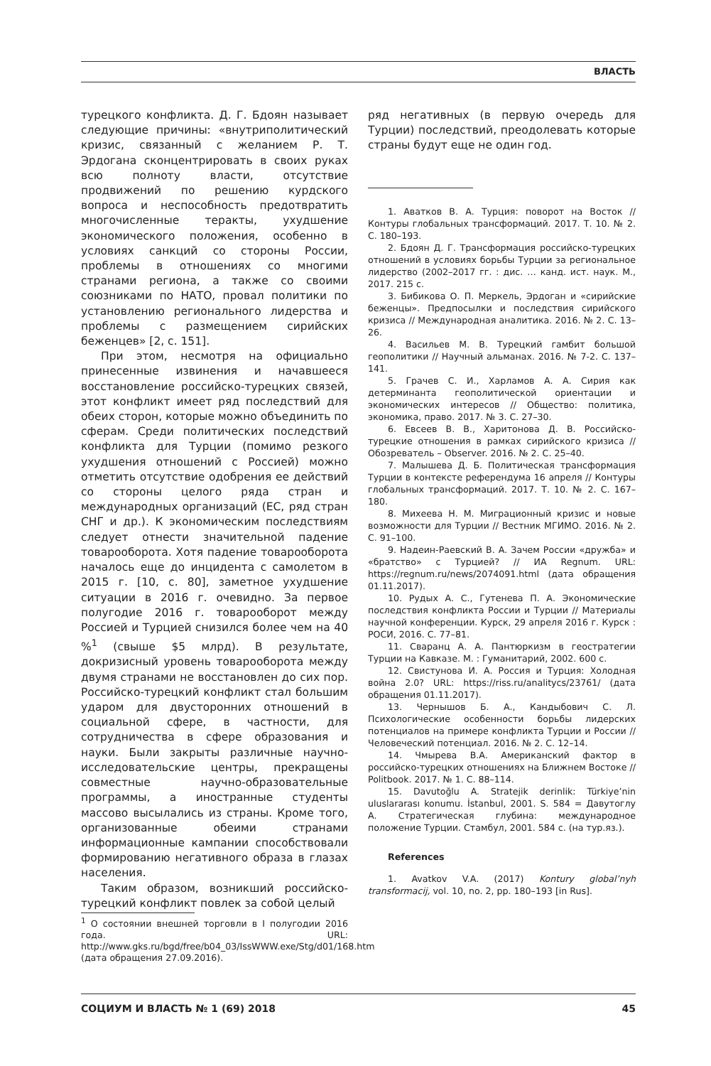ВЛАСТЬ
турецкого конфликта. Д. Г. Бдоян называет следующие причины: «внутриполитический кризис, связанный с желанием Р. Т. Эрдогана сконцентрировать в своих руках всю полноту власти, отсутствие продвижений по решению курдского вопроса и неспособность предотвратить многочисленные теракты, ухудшение экономического положения, особенно в условиях санкций со стороны России, проблемы в отношениях со многими странами региона, а также со своими союзниками по НАТО, провал политики по установлению регионального лидерства и проблемы с размещением сирийских беженцев» [2, с. 151].
При этом, несмотря на официально принесенные извинения и начавшееся восстановление российско-турецких связей, этот конфликт имеет ряд последствий для обеих сторон, которые можно объединить по сферам. Среди политических последствий конфликта для Турции (помимо резкого ухудшения отношений с Россией) можно отметить отсутствие одобрения ее действий со стороны целого ряда стран и международных организаций (ЕС, ряд стран СНГ и др.). К экономическим последствиям следует отнести значительной падение товарооборота. Хотя падение товарооборота началось еще до инцидента с самолетом в 2015 г. [10, с. 80], заметное ухудшение ситуации в 2016 г. очевидно. За первое полугодие 2016 г. товарооборот между Россией и Турцией снизился более чем на 40 %<sup>1</sup> (свыше $5 млрд). В результате, докризисный уровень товарооборота между двумя странами не восстановлен до сих пор. Российско-турецкий конфликт стал большим ударом для двусторонних отношений в социальной сфере, в частности, для сотрудничества в сфере образования и науки. Были закрыты различные научно-исследовательские центры, прекращены совместные научно-образовательные программы, а иностранные студенты массово высылались из страны. Кроме того, организованные обеими странами информационные кампании способствовали формированию негативного образа в глазах населения.
Таким образом, возникший российско-турецкий конфликт повлек за собой целый
<sup>1</sup> О состоянии внешней торговли в I полугодии 2016 года. URL: http://www.gks.ru/bgd/free/b04_03/IssWWW.exe/Stg/d01/168.htm (дата обращения 27.09.2016).
ряд негативных (в первую очередь для Турции) последствий, преодолевать которые страны будут еще не один год.
1. Аватков В. А. Турция: поворот на Восток // Контуры глобальных трансформаций. 2017. Т. 10. № 2. С. 180–193.
2. Бдоян Д. Г. Трансформация российско-турецких отношений в условиях борьбы Турции за региональное лидерство (2002–2017 гг. : дис. … канд. ист. наук. М., 2017. 215 с.
3. Бибикова О. П. Меркель, Эрдоган и «сирийские беженцы». Предпосылки и последствия сирийского кризиса // Международная аналитика. 2016. № 2. С. 13–26.
4. Васильев М. В. Турецкий гамбит большой геополитики // Научный альманах. 2016. № 7-2. С. 137–141.
5. Грачев С. И., Харламов А. А. Сирия как детерминанта геополитической ориентации и экономических интересов // Общество: политика, экономика, право. 2017. № 3. С. 27–30.
6. Евсеев В. В., Харитонова Д. В. Российско-турецкие отношения в рамках сирийского кризиса // Обозреватель – Observer. 2016. № 2. С. 25–40.
7. Малышева Д. Б. Политическая трансформация Турции в контексте референдума 16 апреля // Контуры глобальных трансформаций. 2017. Т. 10. № 2. С. 167–180.
8. Михеева Н. М. Миграционный кризис и новые возможности для Турции // Вестник МГИМО. 2016. № 2. С. 91–100.
9. Надеин-Раевский В. А. Зачем России «дружба» и «братство» с Турцией? // ИА Regnum. URL: https://regnum.ru/news/2074091.html (дата обращения 01.11.2017).
10. Рудых А. С., Гутенева П. А. Экономические последствия конфликта России и Турции // Материалы научной конференции. Курск, 29 апреля 2016 г. Курск : РОСИ, 2016. С. 77–81.
11. Сваранц А. А. Пантюркизм в геостратегии Турции на Кавказе. М. : Гуманитарий, 2002. 600 с.
12. Свистунова И. А. Россия и Турция: Холодная война 2.0? URL: https://riss.ru/analitycs/23761/ (дата обращения 01.11.2017).
13. Чернышов Б. А., Кандыбович С. Л. Психологические особенности борьбы лидерских потенциалов на примере конфликта Турции и России // Человеческий потенциал. 2016. № 2. С. 12–14.
14. Чмырева В.А. Американский фактор в российско-турецких отношениях на Ближнем Востоке // Politbook. 2017. № 1. С. 88–114.
15. Davutoğlu A. Stratejik derinlik: Türkiye’nin uluslararası konumu. İstanbul, 2001. S. 584 = Давутоглу А. Стратегическая глубина: международное положение Турции. Стамбул, 2001. 584 с. (на тур.яз.).
References
1. Avatkov V.A. (2017) Kontury global’nyh transformacij, vol. 10, no. 2, pp. 180–193 [in Rus].
СОЦИУМ И ВЛАСТЬ № 1 (69) 2018 45